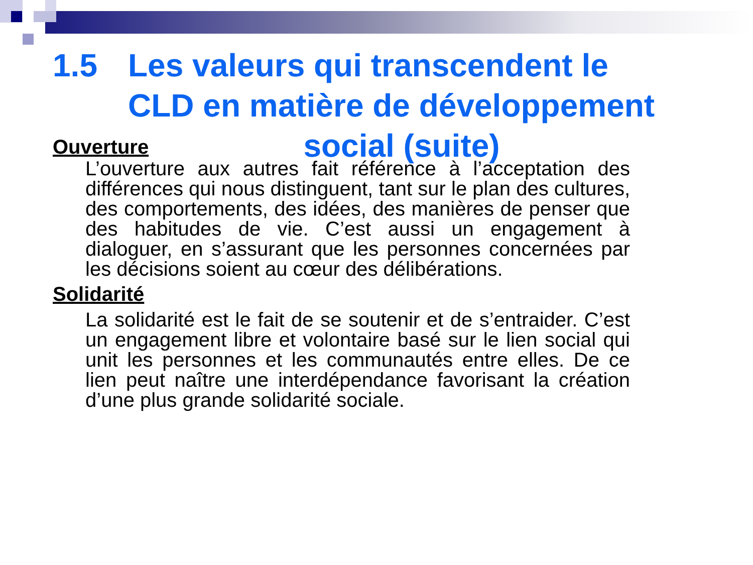1.5 Les valeurs qui transcendent le
CLD en matière de développement
social (suite)
Ouverture
L’ouverture aux autres fait référence à l’acceptation des différences qui nous distinguent, tant sur le plan des cultures, des comportements, des idées, des manières de penser que des habitudes de vie. C’est aussi un engagement à dialoguer, en s’assurant que les personnes concernées par les décisions soient au cœur des délibérations.
Solidarité
La solidarité est le fait de se soutenir et de s’entraider. C’est un engagement libre et volontaire basé sur le lien social qui unit les personnes et les communautés entre elles. De ce lien peut naître une interdépendance favorisant la création d’une plus grande solidarité sociale.